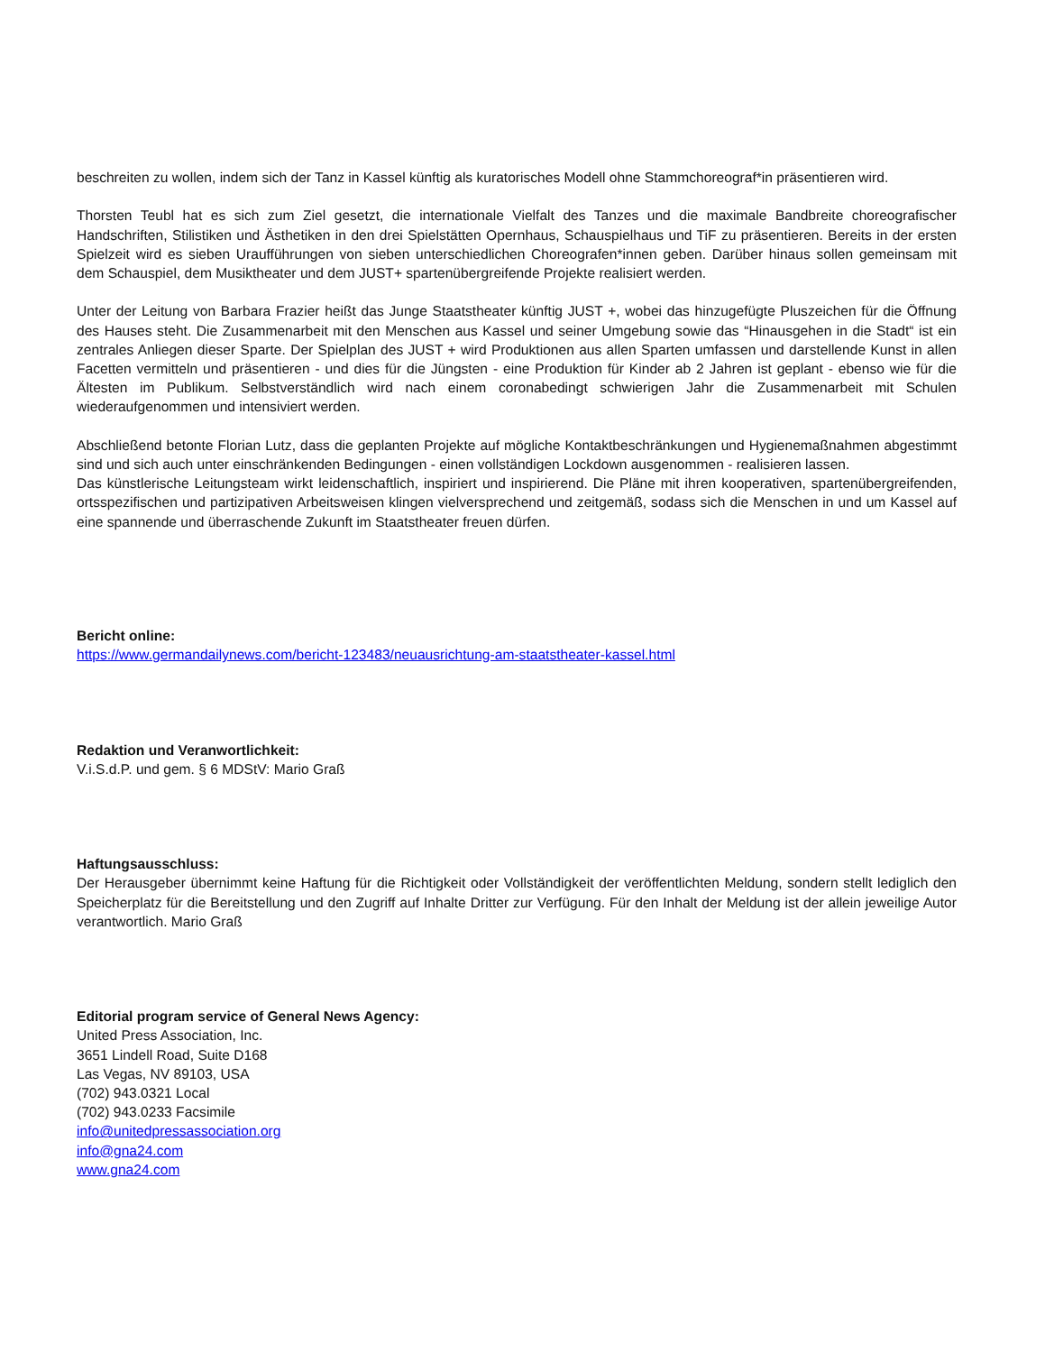beschreiten zu wollen, indem sich der Tanz in Kassel künftig als kuratorisches Modell ohne Stammchoreograf*in präsentieren wird.
Thorsten Teubl hat es sich zum Ziel gesetzt, die internationale Vielfalt des Tanzes und die maximale Bandbreite choreografischer Handschriften, Stilistiken und Ästhetiken in den drei Spielstätten Opernhaus, Schauspielhaus und TiF zu präsentieren. Bereits in der ersten Spielzeit wird es sieben Uraufführungen von sieben unterschiedlichen Choreografen*innen geben. Darüber hinaus sollen gemeinsam mit dem Schauspiel, dem Musiktheater und dem JUST+ spartenübergreifende Projekte realisiert werden.
Unter der Leitung von Barbara Frazier heißt das Junge Staatstheater künftig JUST +, wobei das hinzugefügte Pluszeichen für die Öffnung des Hauses steht. Die Zusammenarbeit mit den Menschen aus Kassel und seiner Umgebung sowie das “Hinausgehen in die Stadt“ ist ein zentrales Anliegen dieser Sparte. Der Spielplan des JUST + wird Produktionen aus allen Sparten umfassen und darstellende Kunst in allen Facetten vermitteln und präsentieren - und dies für die Jüngsten - eine Produktion für Kinder ab 2 Jahren ist geplant - ebenso wie für die Ältesten im Publikum. Selbstverständlich wird nach einem coronabedingt schwierigen Jahr die Zusammenarbeit mit Schulen wiederaufgenommen und intensiviert werden.
Abschließend betonte Florian Lutz, dass die geplanten Projekte auf mögliche Kontaktbeschränkungen und Hygienemaßnahmen abgestimmt sind und sich auch unter einschränkenden Bedingungen - einen vollständigen Lockdown ausgenommen - realisieren lassen.
Das künstlerische Leitungsteam wirkt leidenschaftlich, inspiriert und inspirierend. Die Pläne mit ihren kooperativen, spartenübergreifenden, ortsspezifischen und partizipativen Arbeitsweisen klingen vielversprechend und zeitgemäß, sodass sich die Menschen in und um Kassel auf eine spannende und überraschende Zukunft im Staatstheater freuen dürfen.
Bericht online:
https://www.germandailynews.com/bericht-123483/neuausrichtung-am-staatstheater-kassel.html
Redaktion und Veranwortlichkeit:
V.i.S.d.P. und gem. § 6 MDStV: Mario Graß
Haftungsausschluss:
Der Herausgeber übernimmt keine Haftung für die Richtigkeit oder Vollständigkeit der veröffentlichten Meldung, sondern stellt lediglich den Speicherplatz für die Bereitstellung und den Zugriff auf Inhalte Dritter zur Verfügung. Für den Inhalt der Meldung ist der allein jeweilige Autor verantwortlich. Mario Graß
Editorial program service of General News Agency:
United Press Association, Inc.
3651 Lindell Road, Suite D168
Las Vegas, NV 89103, USA
(702) 943.0321 Local
(702) 943.0233 Facsimile
info@unitedpressassociation.org
info@gna24.com
www.gna24.com